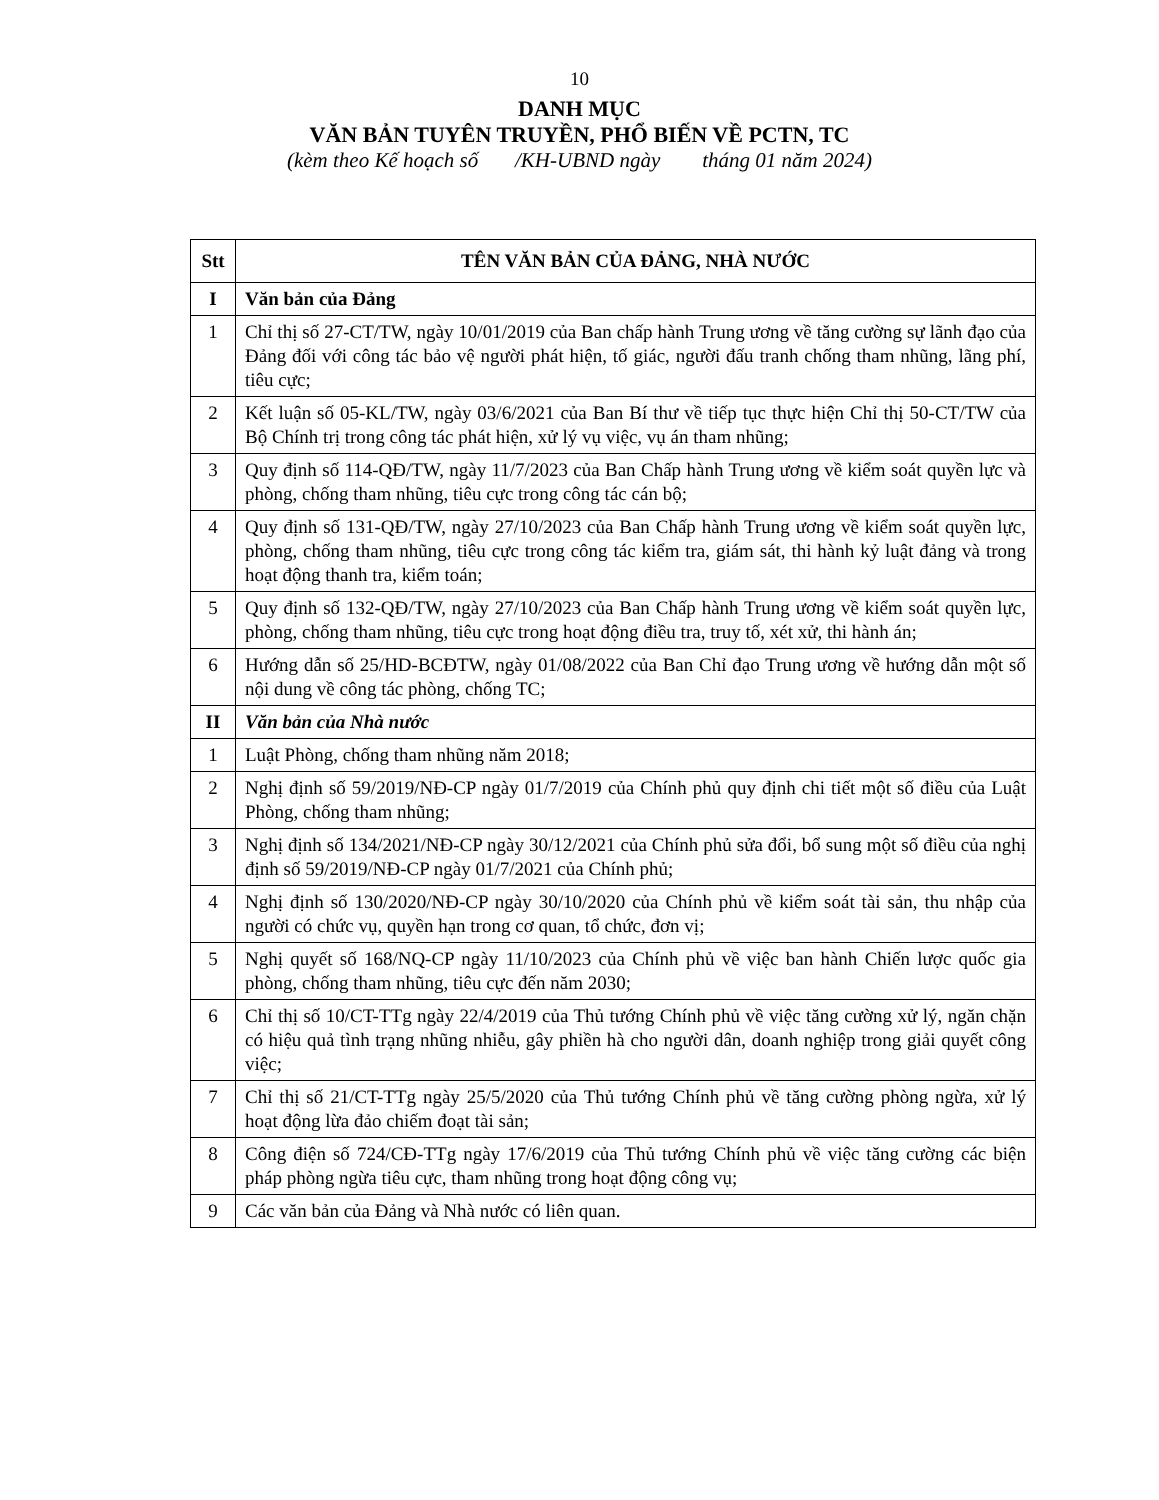10
DANH MỤC
VĂN BẢN TUYÊN TRUYỀN, PHỔ BIẾN VỀ PCTN, TC
(kèm theo Kế hoạch số /KH-UBND ngày tháng 01 năm 2024)
| Stt | TÊN VĂN BẢN CỦA ĐẢNG, NHÀ NƯỚC |
| --- | --- |
| I | Văn bản của Đảng |
| 1 | Chỉ thị số 27-CT/TW, ngày 10/01/2019 của Ban chấp hành Trung ương về tăng cường sự lãnh đạo của Đảng đối với công tác bảo vệ người phát hiện, tố giác, người đấu tranh chống tham nhũng, lãng phí, tiêu cực; |
| 2 | Kết luận số 05-KL/TW, ngày 03/6/2021 của Ban Bí thư về tiếp tục thực hiện Chỉ thị 50-CT/TW của Bộ Chính trị trong công tác phát hiện, xử lý vụ việc, vụ án tham nhũng; |
| 3 | Quy định số 114-QĐ/TW, ngày 11/7/2023 của Ban Chấp hành Trung ương về kiểm soát quyền lực và phòng, chống tham nhũng, tiêu cực trong công tác cán bộ; |
| 4 | Quy định số 131-QĐ/TW, ngày 27/10/2023 của Ban Chấp hành Trung ương về kiểm soát quyền lực, phòng, chống tham nhũng, tiêu cực trong công tác kiểm tra, giám sát, thi hành kỷ luật đảng và trong hoạt động thanh tra, kiểm toán; |
| 5 | Quy định số 132-QĐ/TW, ngày 27/10/2023 của Ban Chấp hành Trung ương về kiểm soát quyền lực, phòng, chống tham nhũng, tiêu cực trong hoạt động điều tra, truy tố, xét xử, thi hành án; |
| 6 | Hướng dẫn số 25/HD-BCĐTW, ngày 01/08/2022 của Ban Chỉ đạo Trung ương về hướng dẫn một số nội dung về công tác phòng, chống TC; |
| II | Văn bản của Nhà nước |
| 1 | Luật Phòng, chống tham nhũng năm 2018; |
| 2 | Nghị định số 59/2019/NĐ-CP ngày 01/7/2019 của Chính phủ quy định chi tiết một số điều của Luật Phòng, chống tham nhũng; |
| 3 | Nghị định số 134/2021/NĐ-CP ngày 30/12/2021 của Chính phủ sửa đổi, bổ sung một số điều của nghị định số 59/2019/NĐ-CP ngày 01/7/2021 của Chính phủ; |
| 4 | Nghị định số 130/2020/NĐ-CP ngày 30/10/2020 của Chính phủ về kiểm soát tài sản, thu nhập của người có chức vụ, quyền hạn trong cơ quan, tổ chức, đơn vị; |
| 5 | Nghị quyết số 168/NQ-CP ngày 11/10/2023 của Chính phủ về việc ban hành Chiến lược quốc gia phòng, chống tham nhũng, tiêu cực đến năm 2030; |
| 6 | Chỉ thị số 10/CT-TTg ngày 22/4/2019 của Thủ tướng Chính phủ về việc tăng cường xử lý, ngăn chặn có hiệu quả tình trạng nhũng nhiễu, gây phiền hà cho người dân, doanh nghiệp trong giải quyết công việc; |
| 7 | Chỉ thị số 21/CT-TTg ngày 25/5/2020 của Thủ tướng Chính phủ về tăng cường phòng ngừa, xử lý hoạt động lừa đảo chiếm đoạt tài sản; |
| 8 | Công điện số 724/CĐ-TTg ngày 17/6/2019 của Thủ tướng Chính phủ về việc tăng cường các biện pháp phòng ngừa tiêu cực, tham nhũng trong hoạt động công vụ; |
| 9 | Các văn bản của Đảng và Nhà nước có liên quan. |